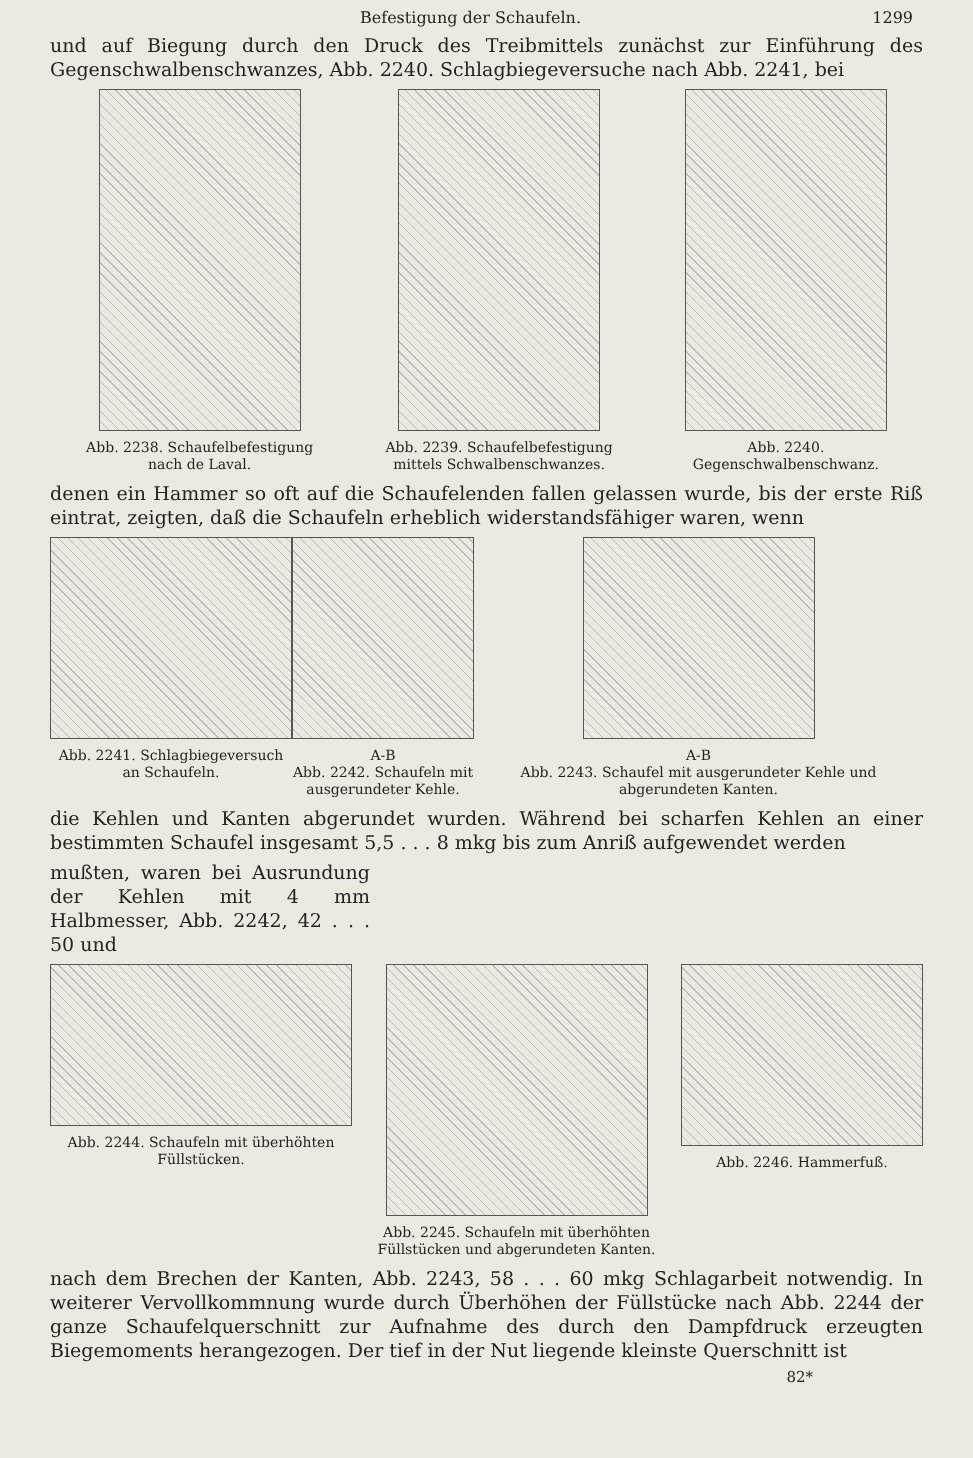Befestigung der Schaufeln. 1299
und auf Biegung durch den Druck des Treibmittels zunächst zur Einführung des Gegenschwalbenschwanzes, Abb. 2240. Schlagbiegeversuche nach Abb. 2241, bei
Abb. 2238. Schaufelbefestigung
nach de Laval.
Abb. 2239. Schaufelbefestigung
mittels Schwalbenschwanzes.
Abb. 2240.
Gegenschwalbenschwanz.
denen ein Hammer so oft auf die Schaufelenden fallen gelassen wurde, bis der erste Riß eintrat, zeigten, daß die Schaufeln erheblich widerstandsfähiger waren, wenn
Abb. 2241. Schlagbiegeversuch
an Schaufeln.
A-B
Abb. 2242. Schaufeln mit
ausgerundeter Kehle.
A-B
Abb. 2243. Schaufel mit ausgerundeter Kehle und abgerundeten Kanten.
die Kehlen und Kanten abgerundet wurden. Während bei scharfen Kehlen an einer bestimmten Schaufel insgesamt 5,5 . . . 8 mkg bis zum Anriß aufgewendet werden
mußten, waren bei Ausrundung der Kehlen mit 4 mm Halbmesser, Abb. 2242, 42 . . . 50 und
Abb. 2244. Schaufeln mit überhöhten
Füllstücken.
Abb. 2245. Schaufeln mit überhöhten Füllstücken und abgerundeten Kanten.
Abb. 2246. Hammerfuß.
nach dem Brechen der Kanten, Abb. 2243, 58 . . . 60 mkg Schlagarbeit notwendig. In weiterer Vervollkommnung wurde durch Überhöhen der Füllstücke nach Abb. 2244 der ganze Schaufelquerschnitt zur Aufnahme des durch den Dampfdruck erzeugten Biegemoments herangezogen. Der tief in der Nut liegende kleinste Querschnitt ist
82*